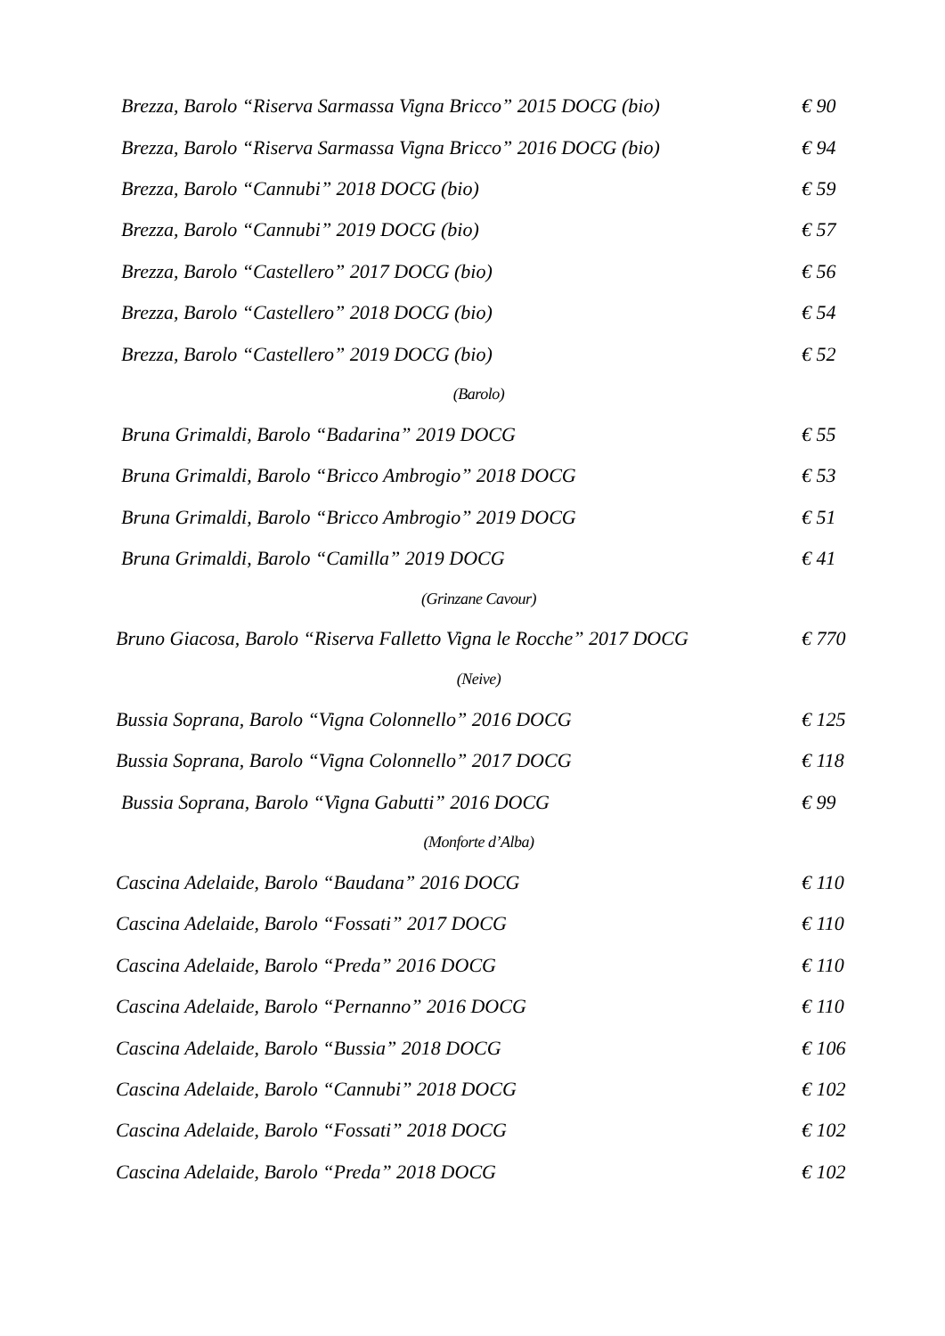Brezza, Barolo “Riserva Sarmassa Vigna Bricco” 2015 DOCG (bio) € 90
Brezza, Barolo “Riserva Sarmassa Vigna Bricco” 2016 DOCG (bio) € 94
Brezza, Barolo “Cannubi” 2018 DOCG (bio) € 59
Brezza, Barolo “Cannubi” 2019 DOCG (bio) € 57
Brezza, Barolo “Castellero” 2017 DOCG (bio) € 56
Brezza, Barolo “Castellero” 2018 DOCG (bio) € 54
Brezza, Barolo “Castellero” 2019 DOCG (bio) € 52
(Barolo)
Bruna Grimaldi, Barolo “Badarina” 2019 DOCG € 55
Bruna Grimaldi, Barolo “Bricco Ambrogio” 2018 DOCG € 53
Bruna Grimaldi, Barolo “Bricco Ambrogio” 2019 DOCG € 51
Bruna Grimaldi, Barolo “Camilla” 2019 DOCG € 41
(Grinzane Cavour)
Bruno Giacosa, Barolo “Riserva Falletto Vigna le Rocche” 2017 DOCG € 770
(Neive)
Bussia Soprana, Barolo “Vigna Colonnello” 2016 DOCG € 125
Bussia Soprana, Barolo “Vigna Colonnello” 2017 DOCG € 118
Bussia Soprana, Barolo “Vigna Gabutti” 2016 DOCG € 99
(Monforte d’Alba)
Cascina Adelaide, Barolo “Baudana” 2016 DOCG € 110
Cascina Adelaide, Barolo “Fossati” 2017 DOCG € 110
Cascina Adelaide, Barolo “Preda” 2016 DOCG € 110
Cascina Adelaide, Barolo “Pernanno” 2016 DOCG € 110
Cascina Adelaide, Barolo “Bussia” 2018 DOCG € 106
Cascina Adelaide, Barolo “Cannubi” 2018 DOCG € 102
Cascina Adelaide, Barolo “Fossati” 2018 DOCG € 102
Cascina Adelaide, Barolo “Preda” 2018 DOCG € 102